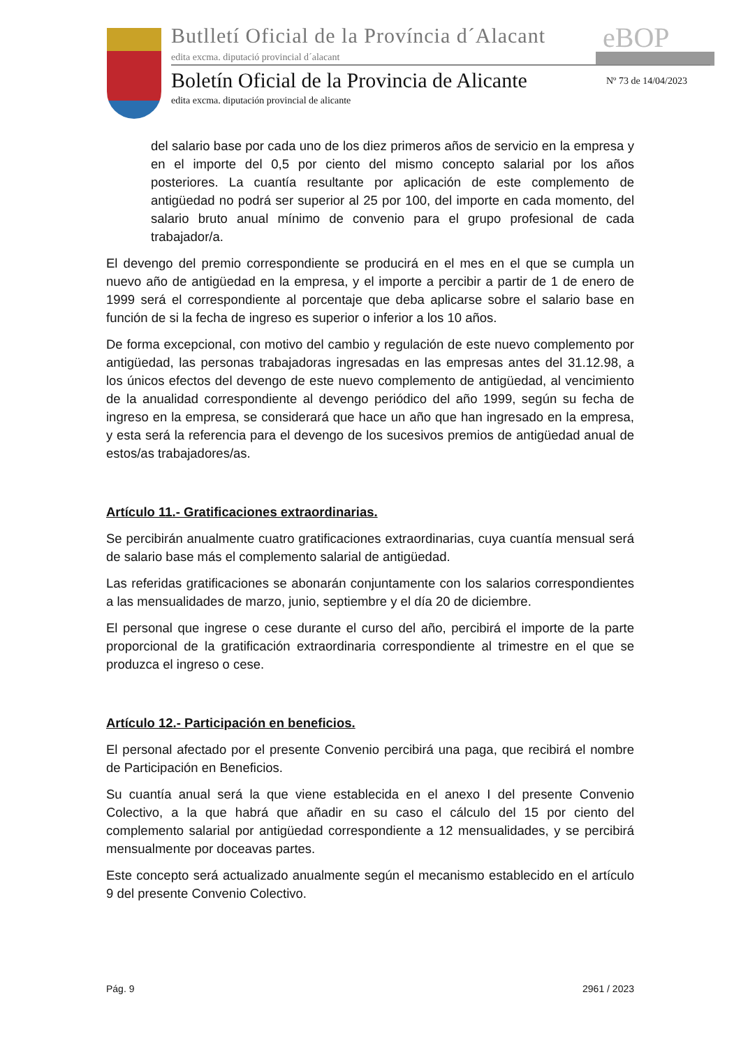Butlletí Oficial de la Província d´Alacant
edita excma. diputació provincial d´alacant
eBOP
Boletín Oficial de la Provincia de Alicante
Nº 73 de 14/04/2023
edita excma. diputación provincial de alicante
del salario base por cada uno de los diez primeros años de servicio en la empresa y en el importe del 0,5 por ciento del mismo concepto salarial por los años posteriores. La cuantía resultante por aplicación de este complemento de antigüedad no podrá ser superior al 25 por 100, del importe en cada momento, del salario bruto anual mínimo de convenio para el grupo profesional de cada trabajador/a.
El devengo del premio correspondiente se producirá en el mes en el que se cumpla un nuevo año de antigüedad en la empresa, y el importe a percibir a partir de 1 de enero de 1999 será el correspondiente al porcentaje que deba aplicarse sobre el salario base en función de si la fecha de ingreso es superior o inferior a los 10 años.
De forma excepcional, con motivo del cambio y regulación de este nuevo complemento por antigüedad, las personas trabajadoras ingresadas en las empresas antes del 31.12.98, a los únicos efectos del devengo de este nuevo complemento de antigüedad, al vencimiento de la anualidad correspondiente al devengo periódico del año 1999, según su fecha de ingreso en la empresa, se considerará que hace un año que han ingresado en la empresa, y esta será la referencia para el devengo de los sucesivos premios de antigüedad anual de estos/as trabajadores/as.
Artículo 11.- Gratificaciones extraordinarias.
Se percibirán anualmente cuatro gratificaciones extraordinarias, cuya cuantía mensual será de salario base más el complemento salarial de antigüedad.
Las referidas gratificaciones se abonarán conjuntamente con los salarios correspondientes a las mensualidades de marzo, junio, septiembre y el día 20 de diciembre.
El personal que ingrese o cese durante el curso del año, percibirá el importe de la parte proporcional de la gratificación extraordinaria correspondiente al trimestre en el que se produzca el ingreso o cese.
Artículo 12.- Participación en beneficios.
El personal afectado por el presente Convenio percibirá una paga, que recibirá el nombre de Participación en Beneficios.
Su cuantía anual será la que viene establecida en el anexo I del presente Convenio Colectivo, a la que habrá que añadir en su caso el cálculo del 15 por ciento del complemento salarial por antigüedad correspondiente a 12 mensualidades, y se percibirá mensualmente por doceavas partes.
Este concepto será actualizado anualmente según el mecanismo establecido en el artículo 9 del presente Convenio Colectivo.
Pág. 9 2961 / 2023